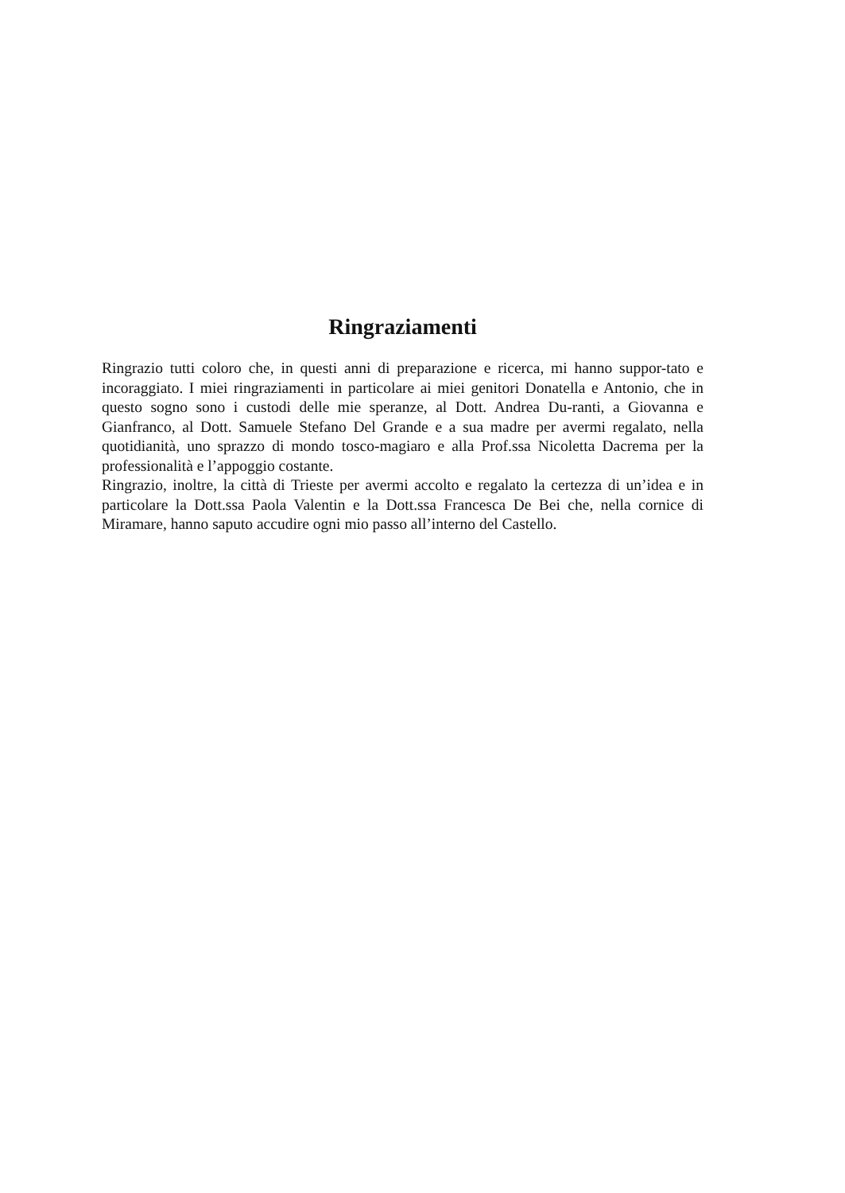Ringraziamenti
Ringrazio tutti coloro che, in questi anni di preparazione e ricerca, mi hanno suppor-tato e incoraggiato. I miei ringraziamenti in particolare ai miei genitori Donatella e Antonio, che in questo sogno sono i custodi delle mie speranze, al Dott. Andrea Du-ranti, a Giovanna e Gianfranco, al Dott. Samuele Stefano Del Grande e a sua madre per avermi regalato, nella quotidianità, uno sprazzo di mondo tosco-magiaro e alla Prof.ssa Nicoletta Dacrema per la professionalità e l’appoggio costante.
Ringrazio, inoltre, la città di Trieste per avermi accolto e regalato la certezza di un’idea e in particolare la Dott.ssa Paola Valentin e la Dott.ssa Francesca De Bei che, nella cornice di Miramare, hanno saputo accudire ogni mio passo all’interno del Castello.